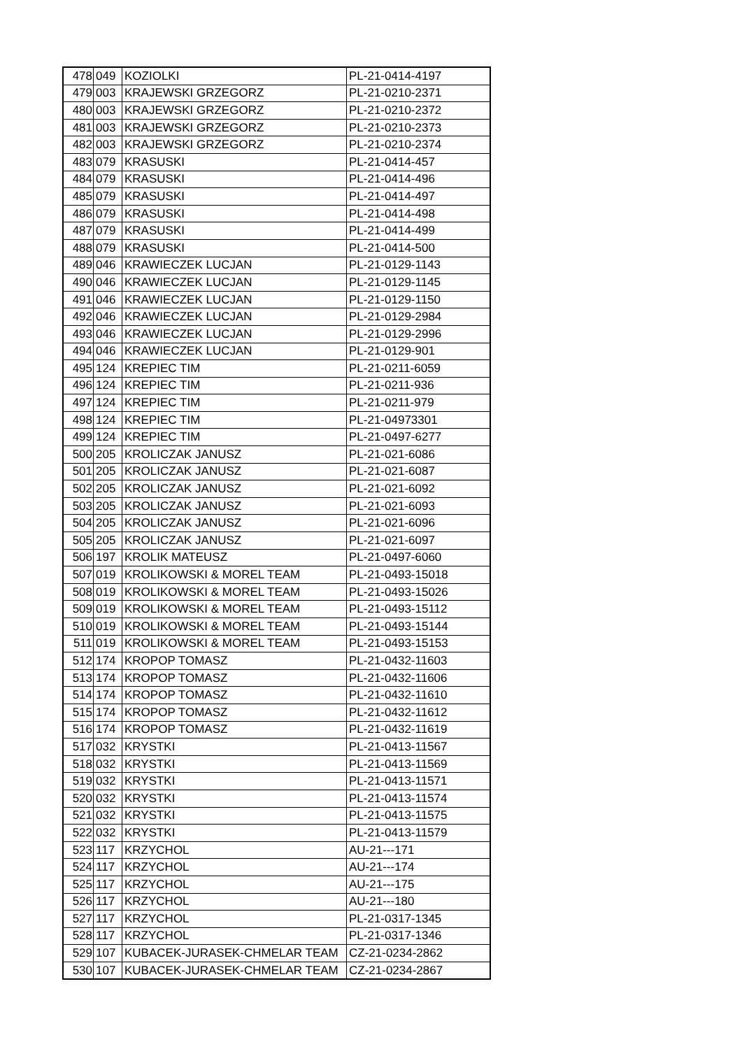| 478 | 049 | KOZIOLKI | PL-21-0414-4197 |
| 479 | 003 | KRAJEWSKI GRZEGORZ | PL-21-0210-2371 |
| 480 | 003 | KRAJEWSKI GRZEGORZ | PL-21-0210-2372 |
| 481 | 003 | KRAJEWSKI GRZEGORZ | PL-21-0210-2373 |
| 482 | 003 | KRAJEWSKI GRZEGORZ | PL-21-0210-2374 |
| 483 | 079 | KRASUSKI | PL-21-0414-457 |
| 484 | 079 | KRASUSKI | PL-21-0414-496 |
| 485 | 079 | KRASUSKI | PL-21-0414-497 |
| 486 | 079 | KRASUSKI | PL-21-0414-498 |
| 487 | 079 | KRASUSKI | PL-21-0414-499 |
| 488 | 079 | KRASUSKI | PL-21-0414-500 |
| 489 | 046 | KRAWIECZEK LUCJAN | PL-21-0129-1143 |
| 490 | 046 | KRAWIECZEK LUCJAN | PL-21-0129-1145 |
| 491 | 046 | KRAWIECZEK LUCJAN | PL-21-0129-1150 |
| 492 | 046 | KRAWIECZEK LUCJAN | PL-21-0129-2984 |
| 493 | 046 | KRAWIECZEK LUCJAN | PL-21-0129-2996 |
| 494 | 046 | KRAWIECZEK LUCJAN | PL-21-0129-901 |
| 495 | 124 | KREPIEC TIM | PL-21-0211-6059 |
| 496 | 124 | KREPIEC TIM | PL-21-0211-936 |
| 497 | 124 | KREPIEC TIM | PL-21-0211-979 |
| 498 | 124 | KREPIEC TIM | PL-21-04973301 |
| 499 | 124 | KREPIEC TIM | PL-21-0497-6277 |
| 500 | 205 | KROLICZAK JANUSZ | PL-21-021-6086 |
| 501 | 205 | KROLICZAK JANUSZ | PL-21-021-6087 |
| 502 | 205 | KROLICZAK JANUSZ | PL-21-021-6092 |
| 503 | 205 | KROLICZAK JANUSZ | PL-21-021-6093 |
| 504 | 205 | KROLICZAK JANUSZ | PL-21-021-6096 |
| 505 | 205 | KROLICZAK JANUSZ | PL-21-021-6097 |
| 506 | 197 | KROLIK MATEUSZ | PL-21-0497-6060 |
| 507 | 019 | KROLIKOWSKI & MOREL TEAM | PL-21-0493-15018 |
| 508 | 019 | KROLIKOWSKI & MOREL TEAM | PL-21-0493-15026 |
| 509 | 019 | KROLIKOWSKI & MOREL TEAM | PL-21-0493-15112 |
| 510 | 019 | KROLIKOWSKI & MOREL TEAM | PL-21-0493-15144 |
| 511 | 019 | KROLIKOWSKI & MOREL TEAM | PL-21-0493-15153 |
| 512 | 174 | KROPOP TOMASZ | PL-21-0432-11603 |
| 513 | 174 | KROPOP TOMASZ | PL-21-0432-11606 |
| 514 | 174 | KROPOP TOMASZ | PL-21-0432-11610 |
| 515 | 174 | KROPOP TOMASZ | PL-21-0432-11612 |
| 516 | 174 | KROPOP TOMASZ | PL-21-0432-11619 |
| 517 | 032 | KRYSTKI | PL-21-0413-11567 |
| 518 | 032 | KRYSTKI | PL-21-0413-11569 |
| 519 | 032 | KRYSTKI | PL-21-0413-11571 |
| 520 | 032 | KRYSTKI | PL-21-0413-11574 |
| 521 | 032 | KRYSTKI | PL-21-0413-11575 |
| 522 | 032 | KRYSTKI | PL-21-0413-11579 |
| 523 | 117 | KRZYCHOL | AU-21---171 |
| 524 | 117 | KRZYCHOL | AU-21---174 |
| 525 | 117 | KRZYCHOL | AU-21---175 |
| 526 | 117 | KRZYCHOL | AU-21---180 |
| 527 | 117 | KRZYCHOL | PL-21-0317-1345 |
| 528 | 117 | KRZYCHOL | PL-21-0317-1346 |
| 529 | 107 | KUBACEK-JURASEK-CHMELAR TEAM | CZ-21-0234-2862 |
| 530 | 107 | KUBACEK-JURASEK-CHMELAR TEAM | CZ-21-0234-2867 |